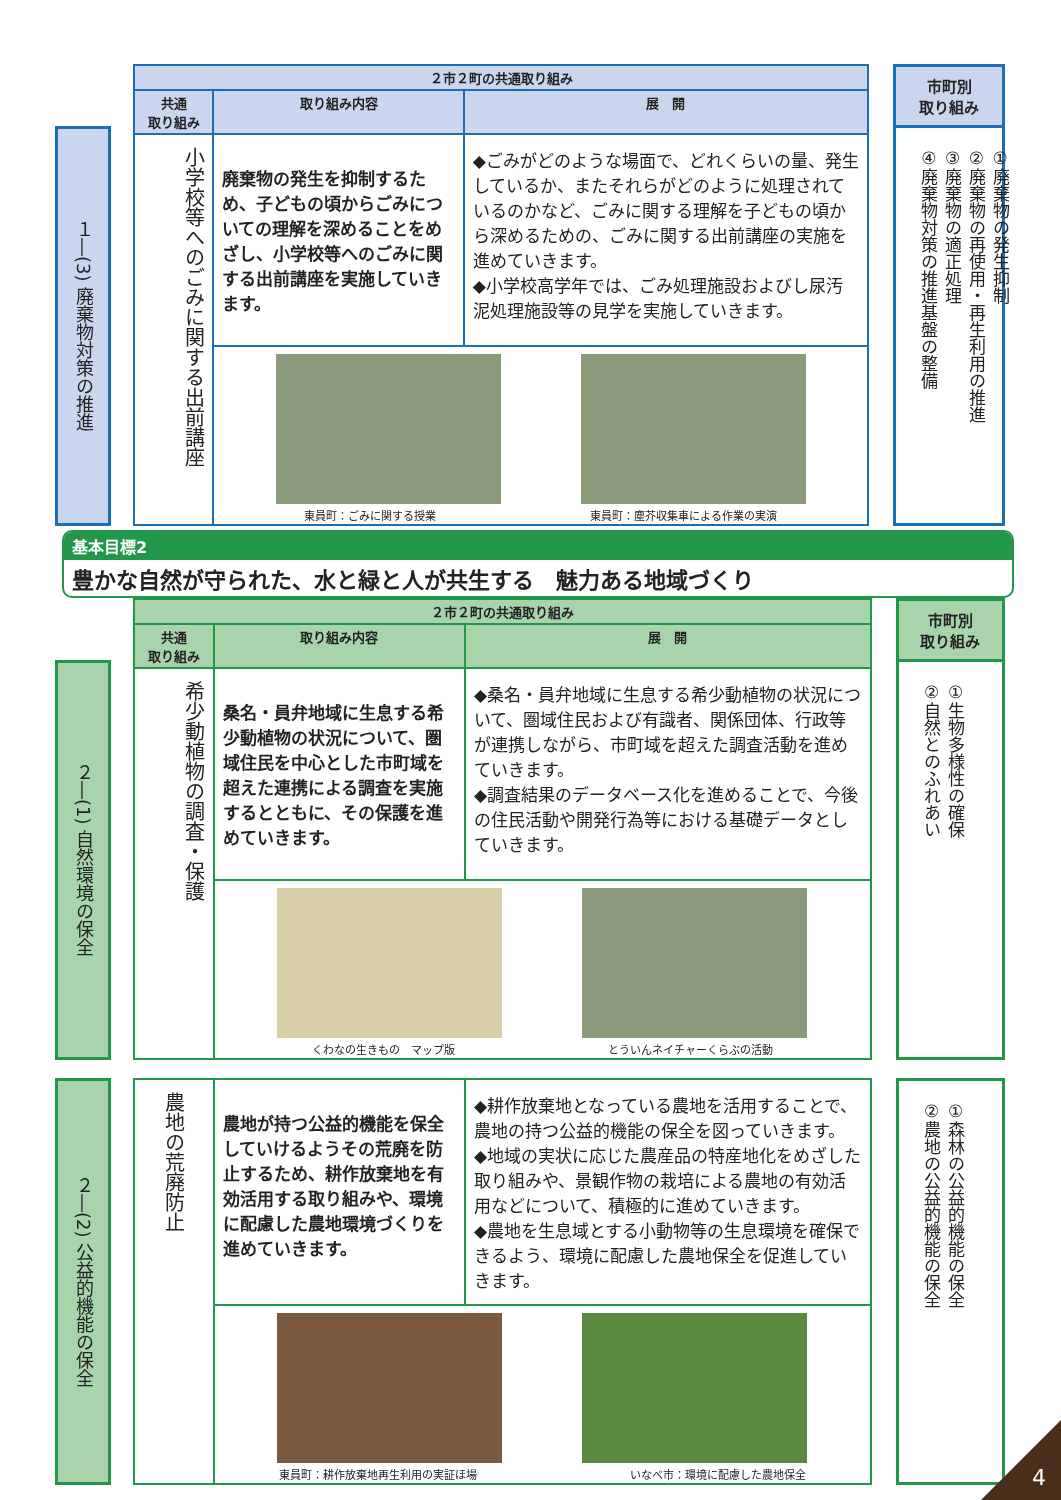１―(3) 廃棄物対策の推進
| ２市２町の共通取り組み | | |
| --- | --- | --- |
| 共通 取り組み | 取り組み内容 | 展 開 |
| 小学校等へのごみに関する出前講座 | 廃棄物の発生を抑制するため、子どもの頃からごみについての理解を深めることをめざし、小学校等へのごみに関する出前講座を実施していきます。 | ◆ごみがどのような場面で、どれくらいの量、発生しているか、またそれらがどのように処理されているのかなど、ごみに関する理解を子どもの頃から深めるための、ごみに関する出前講座の実施を進めていきます。 ◆小学校高学年では、ごみ処理施設およびし尿汚泥処理施設等の見学を実施していきます。 |
| | 東員町：ごみに関する授業 東員町：塵芥収集車による作業の実演 | |
市町別
取り組み
①廃棄物の発生抑制
②廃棄物の再使用・再生利用の推進
③廃棄物の適正処理
④廃棄物対策の推進基盤の整備
基本目標2
豊かな自然が守られた、水と緑と人が共生する　魅力ある地域づくり
２―(1) 自然環境の保全
| ２市２町の共通取り組み | | |
| --- | --- | --- |
| 共通 取り組み | 取り組み内容 | 展 開 |
| 希少動植物の調査・保護 | 桑名・員弁地域に生息する希少動植物の状況について、圏域住民を中心とした市町域を超えた連携による調査を実施するとともに、その保護を進めていきます。 | ◆桑名・員弁地域に生息する希少動植物の状況について、圏域住民および有識者、関係団体、行政等が連携しながら、市町域を超えた調査活動を進めていきます。 ◆調査結果のデータベース化を進めることで、今後の住民活動や開発行為等における基礎データとしていきます。 |
| | くわなの生きもの マップ版 とういんネイチャーくらぶの活動 | |
市町別
取り組み
①生物多様性の確保
②自然とのふれあい
２―(2) 公益的機能の保全
| 農地の荒廃防止 | 農地が持つ公益的機能を保全していけるようその荒廃を防止するため、耕作放棄地を有効活用する取り組みや、環境に配慮した農地環境づくりを進めていきます。 | ◆耕作放棄地となっている農地を活用することで、農地の持つ公益的機能の保全を図っていきます。 ◆地域の実状に応じた農産品の特産地化をめざした取り組みや、景観作物の栽培による農地の有効活用などについて、積極的に進めていきます。 ◆農地を生息域とする小動物等の生息環境を確保できるよう、環境に配慮した農地保全を促進していきます。 |
| | 東員町：耕作放棄地再生利用の実証ほ場 いなべ市：環境に配慮した農地保全 | |
①森林の公益的機能の保全
②農地の公益的機能の保全
4